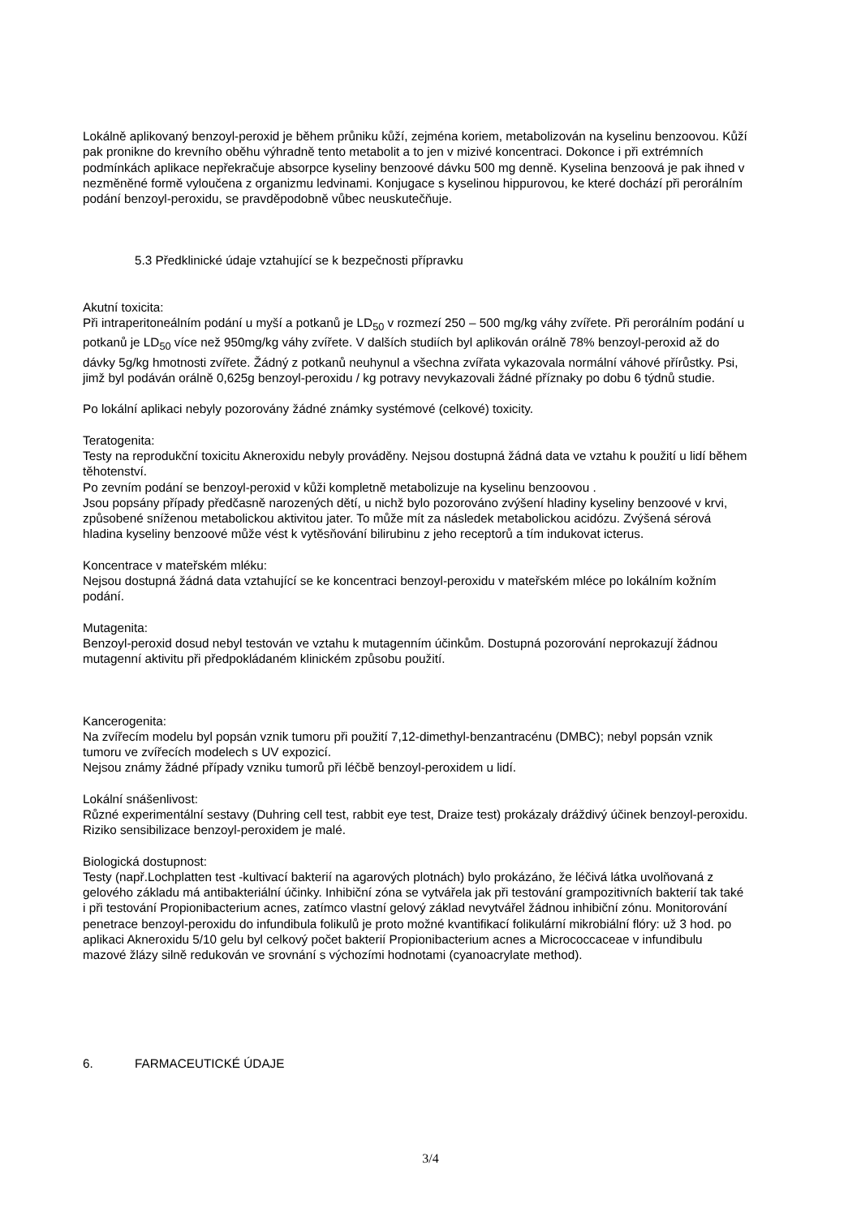Lokálně aplikovaný benzoyl-peroxid je během průniku kůží, zejména koriem, metabolizován na kyselinu benzoovou. Kůží pak pronikne do krevního oběhu výhradně tento metabolit a to jen v mizivé koncentraci. Dokonce i při extrémních podmínkách aplikace nepřekračuje absorpce kyseliny benzoové dávku 500 mg denně. Kyselina benzoová je pak ihned v nezměněné formě vyloučena z organizmu ledvinami. Konjugace s kyselinou hippurovou, ke které dochází při perorálním podání benzoyl-peroxidu, se pravděpodobně vůbec neuskutečňuje.
5.3 Předklinické údaje vztahující se k bezpečnosti přípravku
Akutní toxicita:
Při intraperitoneálním podání u myší a potkanů je LD<sub>50</sub> v rozmezí 250 – 500 mg/kg váhy zvířete. Při perorálním podání u potkanů je LD<sub>50</sub> více než 950mg/kg váhy zvířete. V dalších studiích byl aplikován orálně 78% benzoyl-peroxid až do dávky 5g/kg hmotnosti zvířete. Žádný z potkanů neuhynul a všechna zvířata vykazovala normální váhové přírůstky. Psi, jimž byl podáván orálně 0,625g benzoyl-peroxidu / kg potravy nevykazovali žádné příznaky po dobu 6 týdnů studie.
Po lokální aplikaci nebyly pozorovány žádné známky systémové (celkové) toxicity.
Teratogenita:
Testy na reprodukční toxicitu Akneroxidu nebyly prováděny. Nejsou dostupná žádná data ve vztahu k použití u lidí během těhotenství.
Po zevním podání se benzoyl-peroxid v kůži kompletně metabolizuje na kyselinu benzoovou .
Jsou popsány případy předčasně narozených dětí, u nichž bylo pozorováno zvýšení hladiny kyseliny benzoové v krvi, způsobené sníženou metabolickou aktivitou jater. To může mít za následek metabolickou acidózu. Zvýšená sérová hladina kyseliny benzoové může vést k vytěsňování bilirubinu z jeho receptorů a tím indukovat icterus.
Koncentrace v mateřském mléku:
Nejsou dostupná žádná data vztahující se ke koncentraci benzoyl-peroxidu v mateřském mléce po lokálním kožním podání.
Mutagenita:
Benzoyl-peroxid dosud nebyl testován ve vztahu k mutagenním účinkům. Dostupná pozorování neprokazují žádnou mutagenní aktivitu při předpokládaném klinickém způsobu použití.
Kancerogenita:
Na zvířecím modelu byl popsán vznik tumoru při použití 7,12-dimethyl-benzantracénu (DMBC); nebyl popsán vznik tumoru ve zvířecích modelech s UV expozicí.
Nejsou známy žádné případy vzniku tumorů při léčbě benzoyl-peroxidem u lidí.
Lokální snášenlivost:
Různé experimentální sestavy (Duhring cell test, rabbit eye test, Draize test) prokázaly dráždivý účinek benzoyl-peroxidu. Riziko sensibilizace benzoyl-peroxidem je malé.
Biologická dostupnost:
Testy (např.Lochplatten test -kultivací bakterií na agarových plotnách) bylo prokázáno, že léčivá látka uvolňovaná z gelového základu má antibakteriální účinky. Inhibiční zóna se vytvářela jak při testování grampozitivních bakterií tak také i při testování Propionibacterium acnes, zatímco vlastní gelový základ nevytvářel žádnou inhibiční zónu. Monitorování penetrace benzoyl-peroxidu do infundibula folikulů je proto možné kvantifikací folikulární mikrobiální flóry: už 3 hod. po aplikaci Akneroxidu 5/10 gelu byl celkový počet bakterií Propionibacterium acnes a Micrococcaceae v infundibulu mazové žlázy silně redukován ve srovnání s výchozími hodnotami (cyanoacrylate method).
6. FARMACEUTICKÉ ÚDAJE
3/4